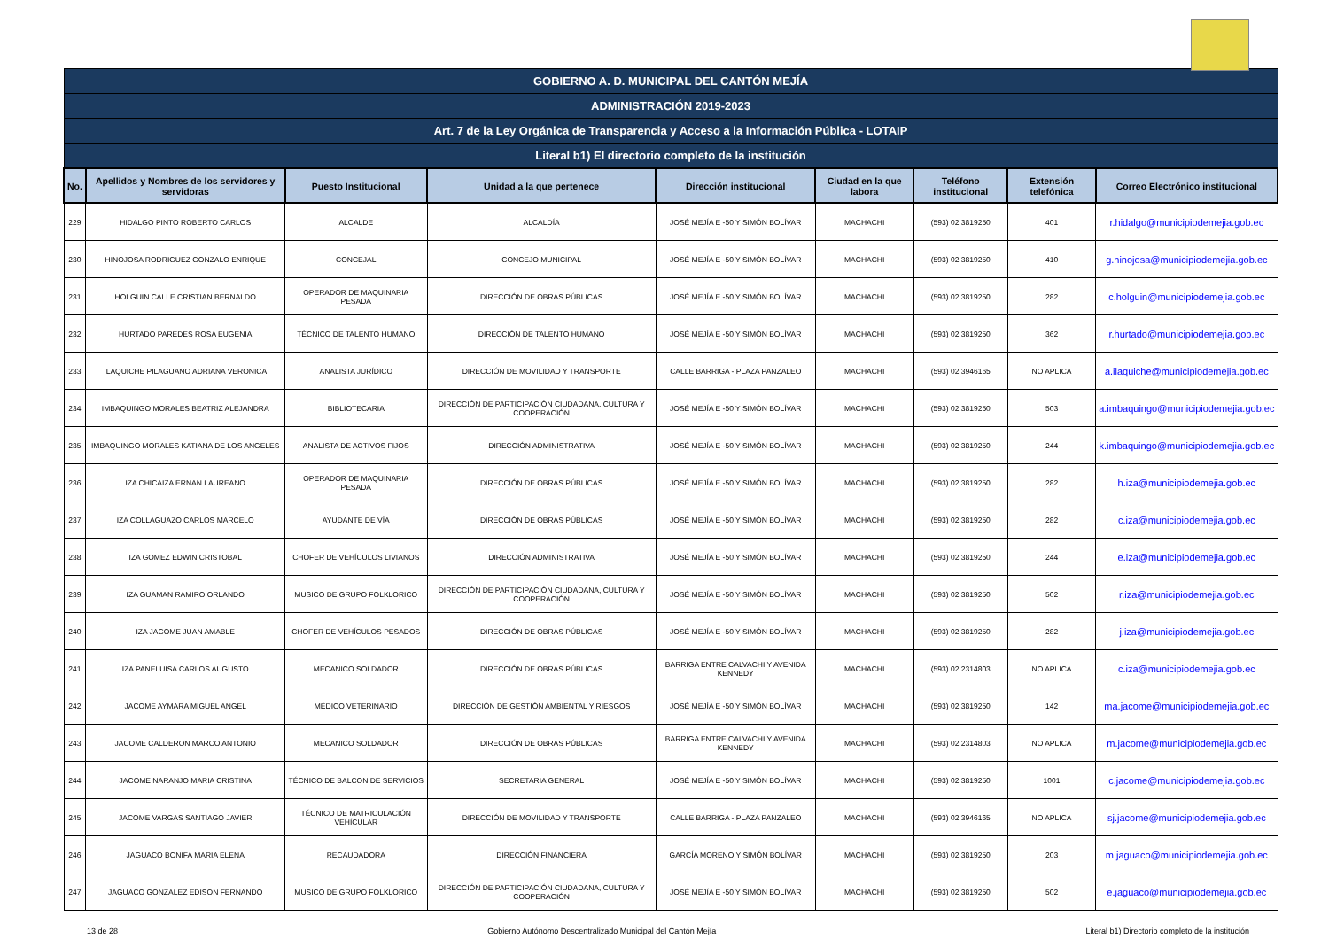| GOBIERNO A. D. MUNICIPAL DEL CANTÓN MEJÍA | | | | | | | | |
| --- | --- | --- | --- | --- | --- | --- | --- | --- |
| ADMINISTRACIÓN 2019-2023 | | | | | | | | |
| Art. 7 de la Ley Orgánica de Transparencia y Acceso a la Información Pública - LOTAIP | | | | | | | | |
| Literal b1) El directorio completo de la institución | | | | | | | | |
| No. | Apellidos y Nombres de los servidores y servidoras | Puesto Institucional | Unidad a la que pertenece | Dirección institucional | Ciudad en la que labora | Teléfono institucional | Extensión telefónica | Correo Electrónico institucional |
| 229 | HIDALGO PINTO ROBERTO CARLOS | ALCALDE | ALCALDÍA | JOSÉ MEJÍA E -50 Y SIMÓN BOLÍVAR | MACHACHI | (593) 02 3819250 | 401 | r.hidalgo@municipiodemejia.gob.ec |
| 230 | HINOJOSA RODRIGUEZ GONZALO ENRIQUE | CONCEJAL | CONCEJO MUNICIPAL | JOSÉ MEJÍA E -50 Y SIMÓN BOLÍVAR | MACHACHI | (593) 02 3819250 | 410 | g.hinojosa@municipiodemejia.gob.ec |
| 231 | HOLGUIN CALLE CRISTIAN BERNALDO | OPERADOR DE MAQUINARIA PESADA | DIRECCIÓN DE OBRAS PÚBLICAS | JOSÉ MEJÍA E -50 Y SIMÓN BOLÍVAR | MACHACHI | (593) 02 3819250 | 282 | c.holguin@municipiodemejia.gob.ec |
| 232 | HURTADO PAREDES ROSA EUGENIA | TÉCNICO DE TALENTO HUMANO | DIRECCIÓN DE TALENTO HUMANO | JOSÉ MEJÍA E -50 Y SIMÓN BOLÍVAR | MACHACHI | (593) 02 3819250 | 362 | r.hurtado@municipiodemejia.gob.ec |
| 233 | ILAQUICHE PILAGUANO ADRIANA VERONICA | ANALISTA JURÍDICO | DIRECCIÓN DE MOVILIDAD Y TRANSPORTE | CALLE BARRIGA - PLAZA PANZALEO | MACHACHI | (593) 02 3946165 | NO APLICA | a.ilaquiche@municipiodemejia.gob.ec |
| 234 | IMBAQUINGO MORALES BEATRIZ ALEJANDRA | BIBLIOTECARIA | DIRECCIÓN DE PARTICIPACIÓN CIUDADANA, CULTURA Y COOPERACIÓN | JOSÉ MEJÍA E -50 Y SIMÓN BOLÍVAR | MACHACHI | (593) 02 3819250 | 503 | a.imbaquingo@municipiodemejia.gob.ec |
| 235 | IMBAQUINGO MORALES KATIANA DE LOS ANGELES | ANALISTA DE ACTIVOS FIJOS | DIRECCIÓN ADMINISTRATIVA | JOSÉ MEJÍA E -50 Y SIMÓN BOLÍVAR | MACHACHI | (593) 02 3819250 | 244 | k.imbaquingo@municipiodemejia.gob.ec |
| 236 | IZA CHICAIZA ERNAN LAUREANO | OPERADOR DE MAQUINARIA PESADA | DIRECCIÓN DE OBRAS PÚBLICAS | JOSÉ MEJÍA E -50 Y SIMÓN BOLÍVAR | MACHACHI | (593) 02 3819250 | 282 | h.iza@municipiodemejia.gob.ec |
| 237 | IZA COLLAGUAZO CARLOS MARCELO | AYUDANTE DE VÍA | DIRECCIÓN DE OBRAS PÚBLICAS | JOSÉ MEJÍA E -50 Y SIMÓN BOLÍVAR | MACHACHI | (593) 02 3819250 | 282 | c.iza@municipiodemejia.gob.ec |
| 238 | IZA GOMEZ EDWIN CRISTOBAL | CHOFER DE VEHÍCULOS LIVIANOS | DIRECCIÓN ADMINISTRATIVA | JOSÉ MEJÍA E -50 Y SIMÓN BOLÍVAR | MACHACHI | (593) 02 3819250 | 244 | e.iza@municipiodemejia.gob.ec |
| 239 | IZA GUAMAN RAMIRO ORLANDO | MUSICO DE GRUPO FOLKLORICO | DIRECCIÓN DE PARTICIPACIÓN CIUDADANA, CULTURA Y COOPERACIÓN | JOSÉ MEJÍA E -50 Y SIMÓN BOLÍVAR | MACHACHI | (593) 02 3819250 | 502 | r.iza@municipiodemejia.gob.ec |
| 240 | IZA JACOME JUAN AMABLE | CHOFER DE VEHÍCULOS PESADOS | DIRECCIÓN DE OBRAS PÚBLICAS | JOSÉ MEJÍA E -50 Y SIMÓN BOLÍVAR | MACHACHI | (593) 02 3819250 | 282 | j.iza@municipiodemejia.gob.ec |
| 241 | IZA PANELUISA CARLOS AUGUSTO | MECANICO SOLDADOR | DIRECCIÓN DE OBRAS PÚBLICAS | BARRIGA ENTRE CALVACHI Y AVENIDA KENNEDY | MACHACHI | (593) 02 2314803 | NO APLICA | c.iza@municipiodemejia.gob.ec |
| 242 | JACOME AYMARA MIGUEL ANGEL | MÉDICO VETERINARIO | DIRECCIÓN DE GESTIÓN AMBIENTAL Y RIESGOS | JOSÉ MEJÍA E -50 Y SIMÓN BOLÍVAR | MACHACHI | (593) 02 3819250 | 142 | ma.jacome@municipiodemejia.gob.ec |
| 243 | JACOME CALDERON MARCO ANTONIO | MECANICO SOLDADOR | DIRECCIÓN DE OBRAS PÚBLICAS | BARRIGA ENTRE CALVACHI Y AVENIDA KENNEDY | MACHACHI | (593) 02 2314803 | NO APLICA | m.jacome@municipiodemejia.gob.ec |
| 244 | JACOME NARANJO MARIA CRISTINA | TÉCNICO DE BALCON DE SERVICIOS | SECRETARIA GENERAL | JOSÉ MEJÍA E -50 Y SIMÓN BOLÍVAR | MACHACHI | (593) 02 3819250 | 1001 | c.jacome@municipiodemejia.gob.ec |
| 245 | JACOME VARGAS SANTIAGO JAVIER | TÉCNICO DE MATRICULACIÓN VEHÍCULAR | DIRECCIÓN DE MOVILIDAD Y TRANSPORTE | CALLE BARRIGA - PLAZA PANZALEO | MACHACHI | (593) 02 3946165 | NO APLICA | sj.jacome@municipiodemejia.gob.ec |
| 246 | JAGUACO BONIFA MARIA ELENA | RECAUDADORA | DIRECCIÓN FINANCIERA | GARCÍA MORENO Y SIMÓN BOLÍVAR | MACHACHI | (593) 02 3819250 | 203 | m.jaguaco@municipiodemejia.gob.ec |
| 247 | JAGUACO GONZALEZ EDISON FERNANDO | MUSICO DE GRUPO FOLKLORICO | DIRECCIÓN DE PARTICIPACIÓN CIUDADANA, CULTURA Y COOPERACIÓN | JOSÉ MEJÍA E -50 Y SIMÓN BOLÍVAR | MACHACHI | (593) 02 3819250 | 502 | e.jaguaco@municipiodemejia.gob.ec |
13 de 28 Gobierno Autónomo Descentralizado Municipal del Cantón Mejía Literal b1) Directorio completo de la institución